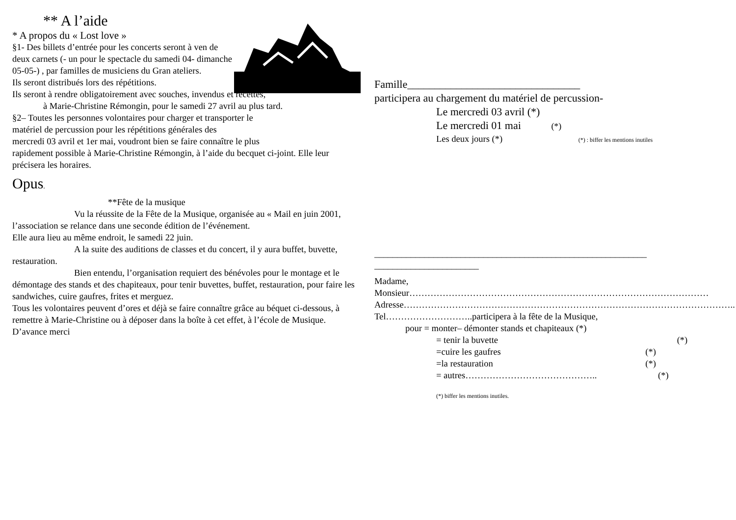** A l’aide
* A propos du « Lost love »
§1- Des billets d’entrée pour les concerts seront à ven de deux carnets (- un pour le spectacle du samedi 04- dimanche 05-05-) , par familles de musiciens du Gran ateliers.
Ils seront distribués lors des répétitions.
Ils seront à rendre obligatoirement avec souches, invendus et recettes,
à Marie-Christine Rémongin, pour le samedi 27 avril au plus tard.
§2– Toutes les personnes volontaires pour charger et transporter le
matériel de percussion pour les répétitions générales des
mercredi 03 avril et 1er mai, voudront bien se faire connaître le plus
rapidement possible à Marie-Christine Rémongin, à l’aide du becquet ci-joint. Elle leur précisera les horaires.
Opus.
**Fête de la musique
Vu la réussite de la Fête de la Musique, organisée au « Mail en juin 2001, l’association se relance dans une seconde édition de l’événement.
Elle aura lieu au même endroit, le samedi 22 juin.
A la suite des auditions de classes et du concert, il y aura buffet, buvette, restauration.
Bien entendu, l’organisation requiert des bénévoles pour le montage et le démontage des stands et des chapiteaux, pour tenir buvettes, buffet, restauration, pour faire les sandwiches, cuire gaufres, frites et merguez.
Tous les volontaires peuvent d’ores et déjà se faire connaître grâce au béquet ci-dessous, à remettre à Marie-Christine ou à déposer dans la boîte à cet effet, à l’école de Musique. D’avance merci
Famille________________________________
participera au chargement du matériel de percussion-
Le mercredi 03 avril (*)
Le mercredi 01 mai (*)
Les deux jours (*) (*) : biffer les mentions inutiles
____________________________________________________________
_______________________
Madame,
Monsieur………………………………………………………………………………………
Adresse………………………………………………………………………………………………..
Tel………………………..participera à la fête de la Musique,
pour = monter– démonter stands et chapiteaux (*)
= tenir la buvette (*)
=cuire les gaufres (*)
=la restauration (*)
= autres…………………………………….. (*)
(*) biffer les mentions inutiles.